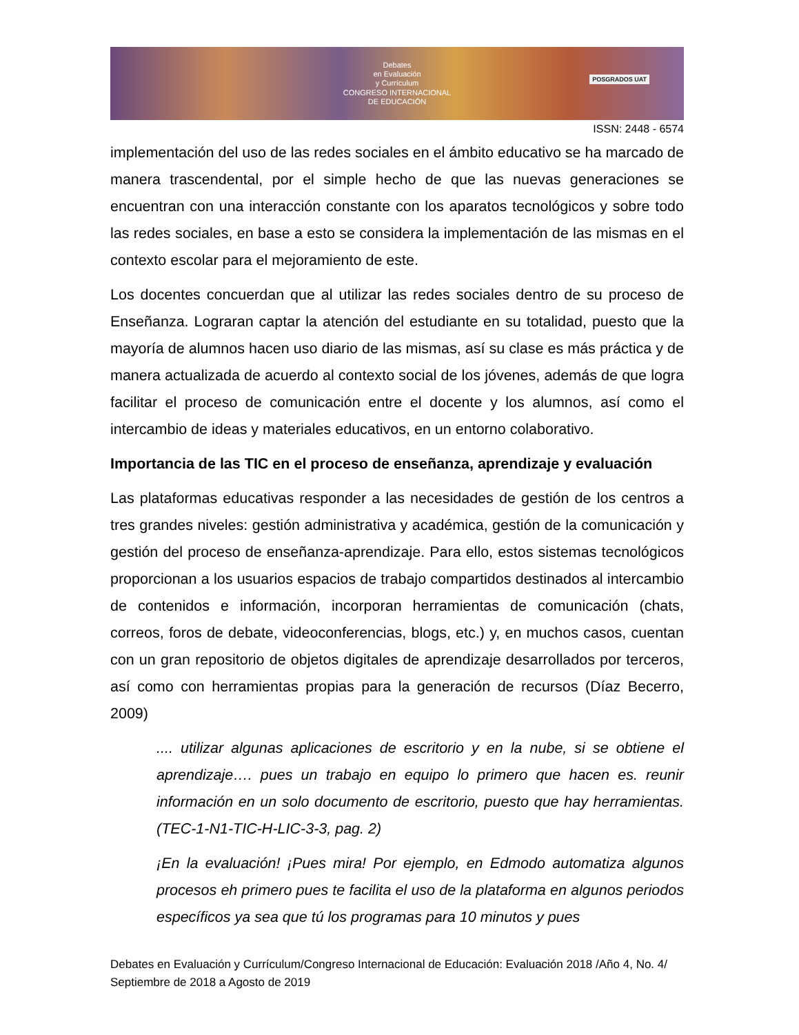Debates
en Evaluación
y Currículum
CONGRESO INTERNACIONAL
DE EDUCACIÓN
POSGRADOS UAT
ISSN: 2448 - 6574
implementación del uso de las redes sociales en el ámbito educativo se ha marcado de manera trascendental, por el simple hecho de que las nuevas generaciones se encuentran con una interacción constante con los aparatos tecnológicos y sobre todo las redes sociales, en base a esto se considera la implementación de las mismas en el contexto escolar para el mejoramiento de este.
Los docentes concuerdan que al utilizar las redes sociales dentro de su proceso de Enseñanza. Lograran captar la atención del estudiante en su totalidad, puesto que la mayoría de alumnos hacen uso diario de las mismas, así su clase es más práctica y de manera actualizada de acuerdo al contexto social de los jóvenes, además de que logra facilitar el proceso de comunicación entre el docente y los alumnos, así como el intercambio de ideas y materiales educativos, en un entorno colaborativo.
Importancia de las TIC en el proceso de enseñanza, aprendizaje y evaluación
Las plataformas educativas responder a las necesidades de gestión de los centros a tres grandes niveles: gestión administrativa y académica, gestión de la comunicación y gestión del proceso de enseñanza-aprendizaje. Para ello, estos sistemas tecnológicos proporcionan a los usuarios espacios de trabajo compartidos destinados al intercambio de contenidos e información, incorporan herramientas de comunicación (chats, correos, foros de debate, videoconferencias, blogs, etc.) y, en muchos casos, cuentan con un gran repositorio de objetos digitales de aprendizaje desarrollados por terceros, así como con herramientas propias para la generación de recursos (Díaz Becerro, 2009)
.... utilizar algunas aplicaciones de escritorio y en la nube, si se obtiene el aprendizaje…. pues un trabajo en equipo lo primero que hacen es. reunir información en un solo documento de escritorio, puesto que hay herramientas. (TEC-1-N1-TIC-H-LIC-3-3, pag. 2)
¡En la evaluación! ¡Pues mira! Por ejemplo, en Edmodo automatiza algunos procesos eh primero pues te facilita el uso de la plataforma en algunos periodos específicos ya sea que tú los programas para 10 minutos y pues
Debates en Evaluación y Currículum/Congreso Internacional de Educación: Evaluación 2018 /Año 4, No. 4/ Septiembre de 2018 a Agosto de 2019